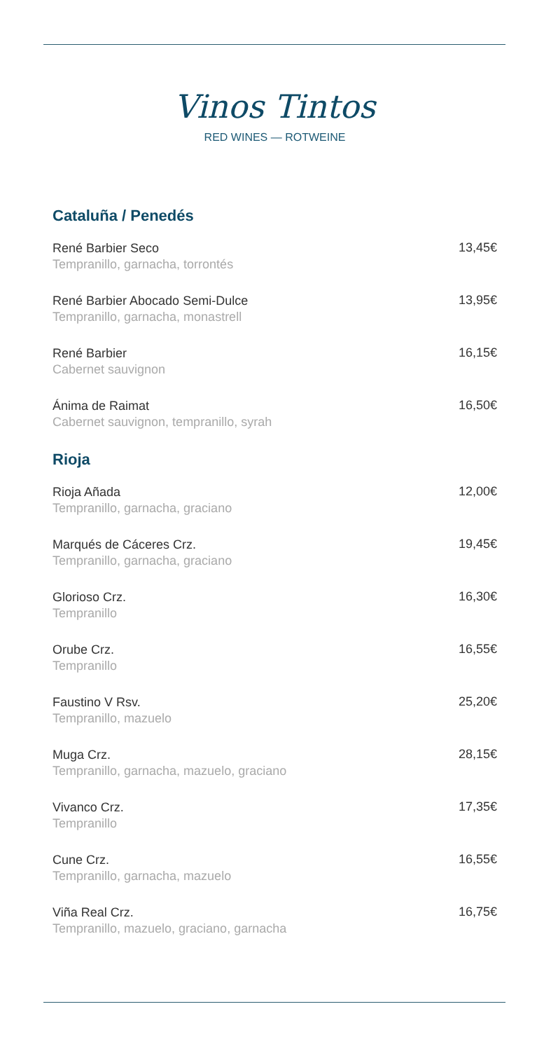Vinos Tintos
RED WINES — ROTWEINE
Cataluña / Penedés
René Barbier Seco
Tempranillo, garnacha, torrontés
13,45€
René Barbier Abocado Semi-Dulce
Tempranillo, garnacha, monastrell
13,95€
René Barbier
Cabernet sauvignon
16,15€
Ánima de Raimat
Cabernet sauvignon, tempranillo, syrah
16,50€
Rioja
Rioja Añada
Tempranillo, garnacha, graciano
12,00€
Marqués de Cáceres Crz.
Tempranillo, garnacha, graciano
19,45€
Glorioso Crz.
Tempranillo
16,30€
Orube Crz.
Tempranillo
16,55€
Faustino V Rsv.
Tempranillo, mazuelo
25,20€
Muga Crz.
Tempranillo, garnacha, mazuelo, graciano
28,15€
Vivanco Crz.
Tempranillo
17,35€
Cune Crz.
Tempranillo, garnacha, mazuelo
16,55€
Viña Real Crz.
Tempranillo, mazuelo, graciano, garnacha
16,75€